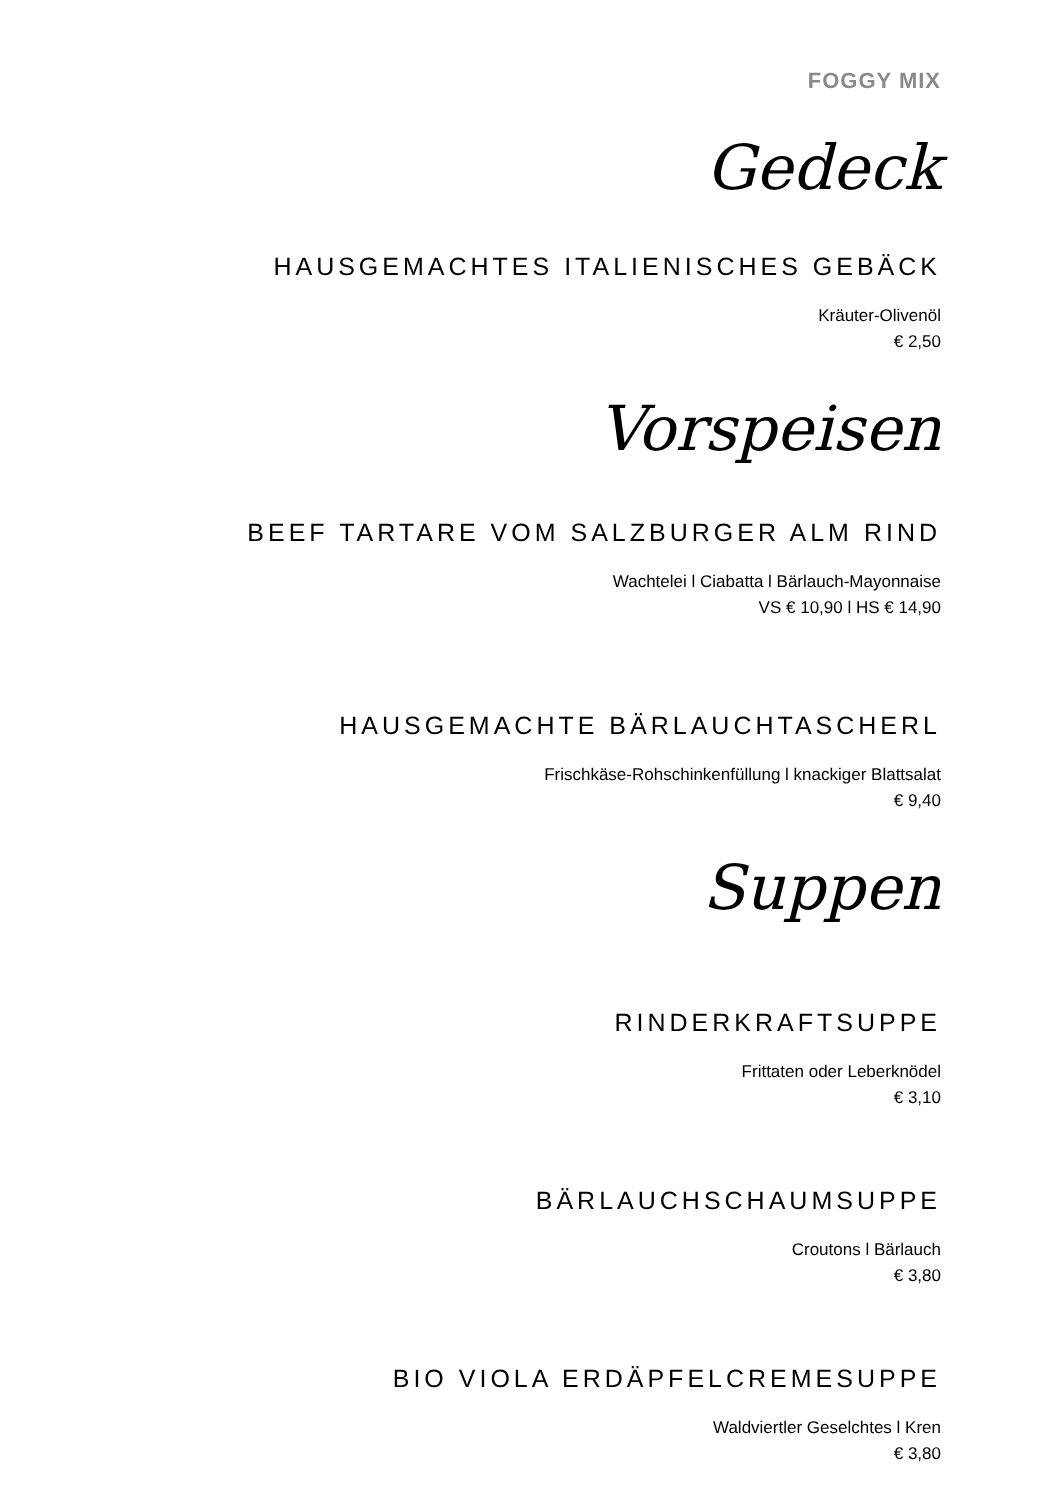FOGGY MIX
Gedeck
HAUSGEMACHTES ITALIENISCHES GEBÄCK
Kräuter-Olivenöl
€ 2,50
Vorspeisen
BEEF TARTARE VOM SALZBURGER ALM RIND
Wachtelei l Ciabatta l Bärlauch-Mayonnaise
VS € 10,90 l HS € 14,90
HAUSGEMACHTE BÄRLAUCHTASCHERL
Frischkäse-Rohschinkenfüllung l knackiger Blattsalat
€ 9,40
Suppen
RINDERKRAFTSUPPE
Frittaten oder Leberknödel
€ 3,10
BÄRLAUCHSCHAUMSUPPE
Croutons l Bärlauch
€ 3,80
BIO VIOLA ERDÄPFELCREMESUPPE
Waldviertler Geselchtes l Kren
€ 3,80